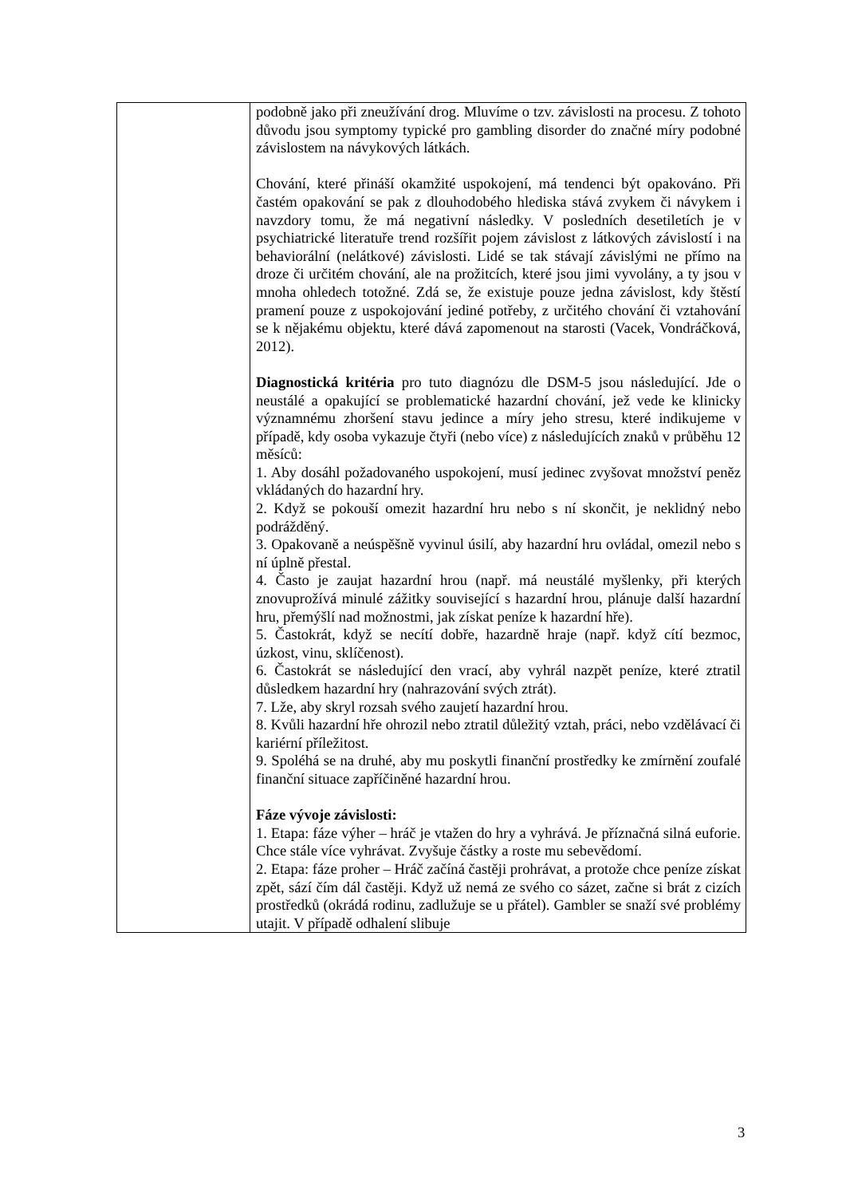| | podobně jako při zneužívání drog. Mluvíme o tzv. závislosti na procesu. Z tohoto důvodu jsou symptomy typické pro gambling disorder do značné míry podobné závislostem na návykových látkách. Chování, které přináší okamžité uspokojení, má tendenci být opakováno. Při častém opakování se pak z dlouhodobého hlediska stává zvykem či návykem i navzdory tomu, že má negativní následky. V posledních desetiletích je v psychiatrické literatuře trend rozšířit pojem závislost z látkových závislostí i na behaviorální (nelátkové) závislosti. Lidé se tak stávají závislými ne přímo na droze či určitém chování, ale na prožitcích, které jsou jimi vyvolány, a ty jsou v mnoha ohledech totožné. Zdá se, že existuje pouze jedna závislost, kdy štěstí pramení pouze z uspokojování jediné potřeby, z určitého chování či vztahování se k nějakému objektu, které dává zapomenout na starosti (Vacek, Vondráčková, 2012). Diagnostická kritéria pro tuto diagnózu dle DSM-5 jsou následující. Jde o neustálé a opakující se problematické hazardní chování, jež vede ke klinicky významnému zhoršení stavu jedince a míry jeho stresu, které indikujeme v případě, kdy osoba vykazuje čtyři (nebo více) z následujících znaků v průběhu 12 měsíců: 1. Aby dosáhl požadovaného uspokojení, musí jedinec zvyšovat množství peněz vkládaných do hazardní hry. 2. Když se pokouší omezit hazardní hru nebo s ní skončit, je neklidný nebo podrážděný. 3. Opakovaně a neúspěšně vyvinul úsilí, aby hazardní hru ovládal, omezil nebo s ní úplně přestal. 4. Často je zaujat hazardní hrou (např. má neustálé myšlenky, při kterých znovuprožívá minulé zážitky související s hazardní hrou, plánuje další hazardní hru, přemýšlí nad možnostmi, jak získat peníze k hazardní hře). 5. Častokrát, když se necítí dobře, hazardně hraje (např. když cítí bezmoc, úzkost, vinu, sklíčenost). 6. Častokrát se následující den vrací, aby vyhrál nazpět peníze, které ztratil důsledkem hazardní hry (nahrazování svých ztrát). 7. Lže, aby skryl rozsah svého zaujetí hazardní hrou. 8. Kvůli hazardní hře ohrozil nebo ztratil důležitý vztah, práci, nebo vzdělávací či kariérní příležitost. 9. Spoléhá se na druhé, aby mu poskytli finanční prostředky ke zmírnění zoufalé finanční situace zapříčiněné hazardní hrou. Fáze vývoje závislosti: 1. Etapa: fáze výher – hráč je vtažen do hry a vyhrává. Je příznačná silná euforie. Chce stále více vyhrávat. Zvyšuje částky a roste mu sebevědomí. 2. Etapa: fáze proher – Hráč začíná častěji prohrávat, a protože chce peníze získat zpět, sází čím dál častěji. Když už nemá ze svého co sázet, začne si brát z cizích prostředků (okrádá rodinu, zadlužuje se u přátel). Gambler se snaží své problémy utajit. V případě odhalení slibuje |
3